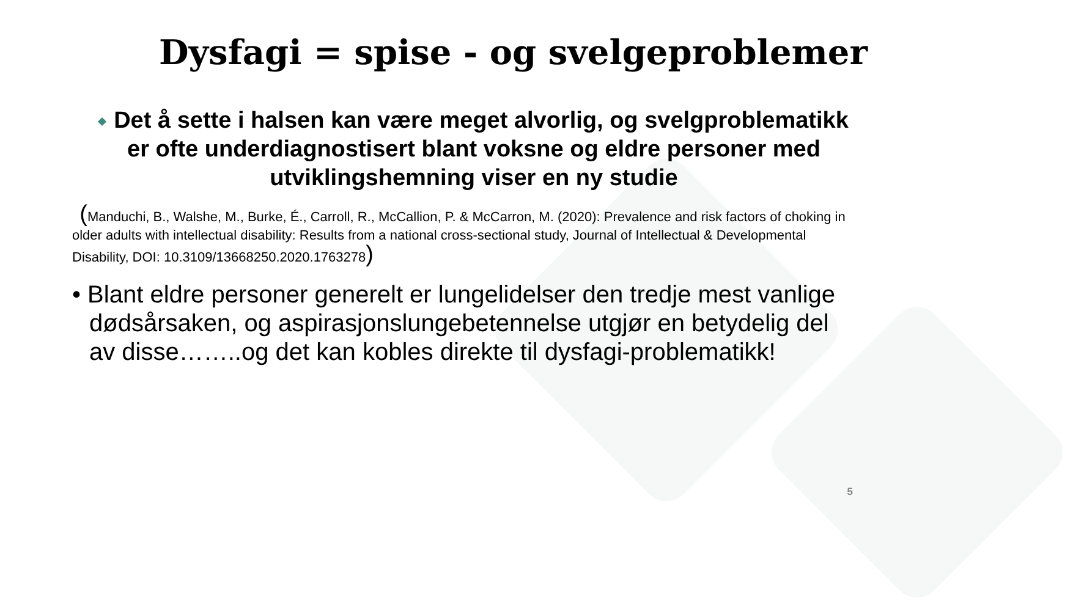Dysfagi = spise - og svelgeproblemer
Det å sette i halsen kan være meget alvorlig, og svelgproblematikk er ofte underdiagnostisert blant voksne og eldre personer med utviklingshemning viser en ny studie
(Manduchi, B., Walshe, M., Burke, É., Carroll, R., McCallion, P. & McCarron, M. (2020): Prevalence and risk factors of choking in older adults with intellectual disability: Results from a national cross-sectional study, Journal of Intellectual & Developmental Disability, DOI: 10.3109/13668250.2020.1763278)
• Blant eldre personer generelt er lungelidelser den tredje mest vanlige dødsårsaken, og aspirasjonslungebetennelse utgjør en betydelig del av disse……..og det kan kobles direkte til dysfagi-problematikk!
5